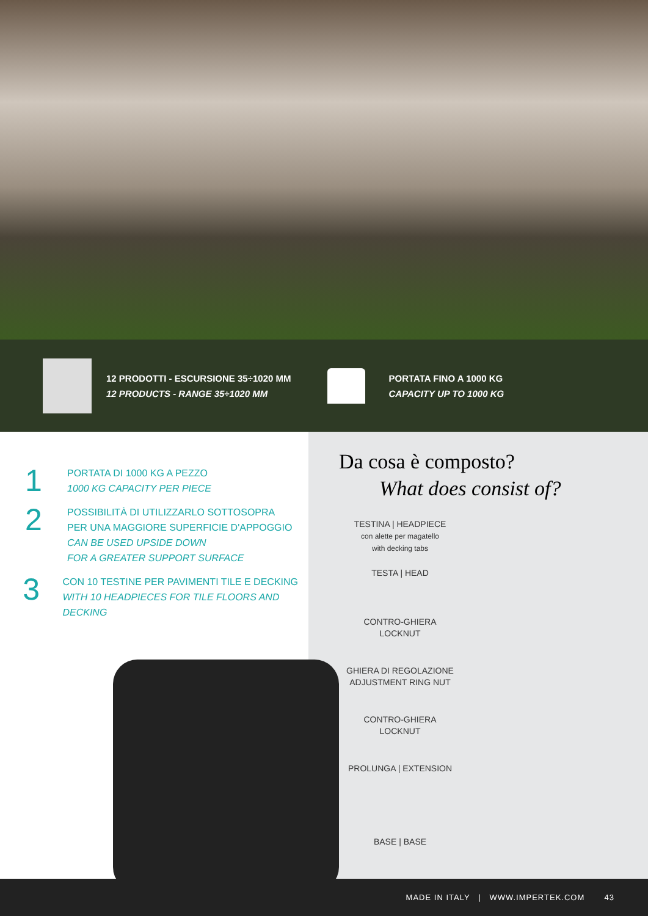12 PRODOTTI - ESCURSIONE 35÷1020 MM
12 PRODUCTS - RANGE 35÷1020 MM
PORTATA FINO A 1000 KG
CAPACITY UP TO 1000 KG
1
PORTATA DI 1000 KG A PEZZO
1000 KG CAPACITY PER PIECE
2
POSSIBILITÀ DI UTILIZZARLO SOTTOSOPRA
PER UNA MAGGIORE SUPERFICIE D'APPOGGIO
CAN BE USED UPSIDE DOWN
FOR A GREATER SUPPORT SURFACE
3
CON 10 TESTINE PER PAVIMENTI TILE E DECKING
WITH 10 HEADPIECES FOR TILE FLOORS AND DECKING
Da cosa è composto?
What does consist of?
TESTINA | HEADPIECE
con alette per magatello
with decking tabs
TESTA | HEAD
CONTRO-GHIERA
LOCKNUT
GHIERA DI REGOLAZIONE
ADJUSTMENT RING NUT
CONTRO-GHIERA
LOCKNUT
PROLUNGA | EXTENSION
BASE | BASE
MADE IN ITALY | WWW.IMPERTEK.COM 43